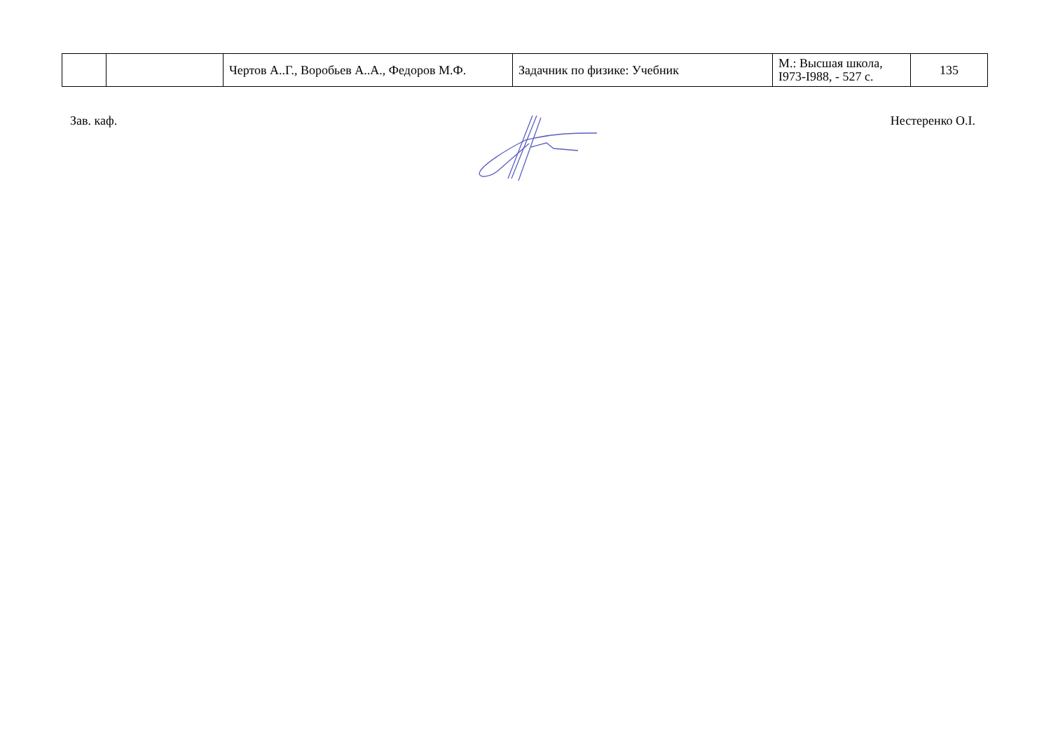| | | Чертов А..Г., Воробьев А..А., Федоров М.Ф. | Задачник по физике: Учебник | М.: Высшая школа, І973-І988, - 527 с. | 135 |
Зав. каф. Нестеренко О.І.